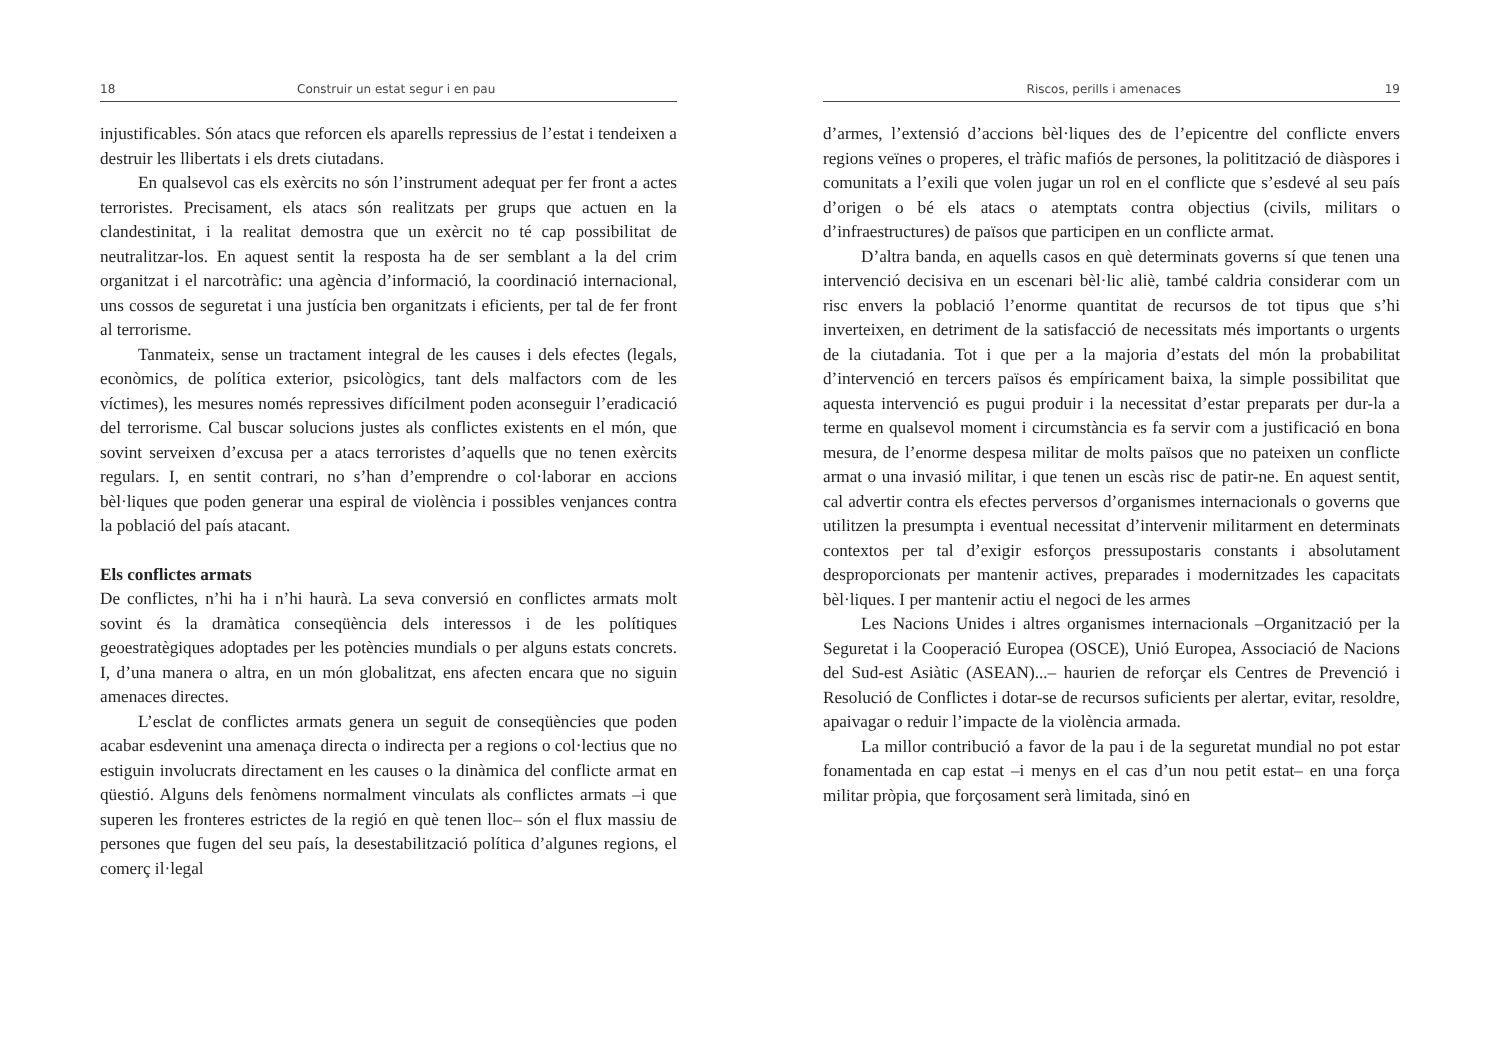18 Construir un estat segur i en pau
injustificables. Són atacs que reforcen els aparells repressius de l’estat i tendeixen a destruir les llibertats i els drets ciutadans.
En qualsevol cas els exèrcits no són l’instrument adequat per fer front a actes terroristes. Precisament, els atacs són realitzats per grups que actuen en la clandestinitat, i la realitat demostra que un exèrcit no té cap possibilitat de neutralitzar-los. En aquest sentit la resposta ha de ser semblant a la del crim organitzat i el narcotràfic: una agència d’informació, la coordinació internacional, uns cossos de seguretat i una justícia ben organitzats i eficients, per tal de fer front al terrorisme.
Tanmateix, sense un tractament integral de les causes i dels efectes (legals, econòmics, de política exterior, psicològics, tant dels malfactors com de les víctimes), les mesures només repressives difícilment poden aconseguir l’eradicació del terrorisme. Cal buscar solucions justes als conflictes existents en el món, que sovint serveixen d’excusa per a atacs terroristes d’aquells que no tenen exèrcits regulars. I, en sentit contrari, no s’han d’emprendre o col·laborar en accions bèl·liques que poden generar una espiral de violència i possibles venjances contra la població del país atacant.
Els conflictes armats
De conflictes, n’hi ha i n’hi haurà. La seva conversió en conflictes armats molt sovint és la dramàtica conseqüència dels interessos i de les polítiques geoestratègiques adoptades per les potències mundials o per alguns estats concrets. I, d’una manera o altra, en un món globalitzat, ens afecten encara que no siguin amenaces directes.
L’esclat de conflictes armats genera un seguit de conseqüències que poden acabar esdevenint una amenaça directa o indirecta per a regions o col·lectius que no estiguin involucrats directament en les causes o la dinàmica del conflicte armat en qüestió. Alguns dels fenòmens normalment vinculats als conflictes armats –i que superen les fronteres estrictes de la regió en què tenen lloc– són el flux massiu de persones que fugen del seu país, la desestabilització política d’algunes regions, el comerç il·legal
Riscos, perills i amenaces 19
d’armes, l’extensió d’accions bèl·liques des de l’epicentre del conflicte envers regions veïnes o properes, el tràfic mafiós de persones, la politització de diàspores i comunitats a l’exili que volen jugar un rol en el conflicte que s’esdevé al seu país d’origen o bé els atacs o atemptats contra objectius (civils, militars o d’infraestructures) de països que participen en un conflicte armat.
D’altra banda, en aquells casos en què determinats governs sí que tenen una intervenció decisiva en un escenari bèl·lic aliè, també caldria considerar com un risc envers la població l’enorme quantitat de recursos de tot tipus que s’hi inverteixen, en detriment de la satisfacció de necessitats més importants o urgents de la ciutadania. Tot i que per a la majoria d’estats del món la probabilitat d’intervenció en tercers països és empíricament baixa, la simple possibilitat que aquesta intervenció es pugui produir i la necessitat d’estar preparats per dur-la a terme en qualsevol moment i circumstància es fa servir com a justificació en bona mesura, de l’enorme despesa militar de molts països que no pateixen un conflicte armat o una invasió militar, i que tenen un escàs risc de patir-ne. En aquest sentit, cal advertir contra els efectes perversos d’organismes internacionals o governs que utilitzen la presumpta i eventual necessitat d’intervenir militarment en determinats contextos per tal d’exigir esforços pressupostaris constants i absolutament desproporcionats per mantenir actives, preparades i modernitzades les capacitats bèl·liques. I per mantenir actiu el negoci de les armes
Les Nacions Unides i altres organismes internacionals –Organització per la Seguretat i la Cooperació Europea (OSCE), Unió Europea, Associació de Nacions del Sud-est Asiàtic (ASEAN)...– haurien de reforçar els Centres de Prevenció i Resolució de Conflictes i dotar-se de recursos suficients per alertar, evitar, resoldre, apaivagar o reduir l’impacte de la violència armada.
La millor contribució a favor de la pau i de la seguretat mundial no pot estar fonamentada en cap estat –i menys en el cas d’un nou petit estat– en una força militar pròpia, que forçosament serà limitada, sinó en